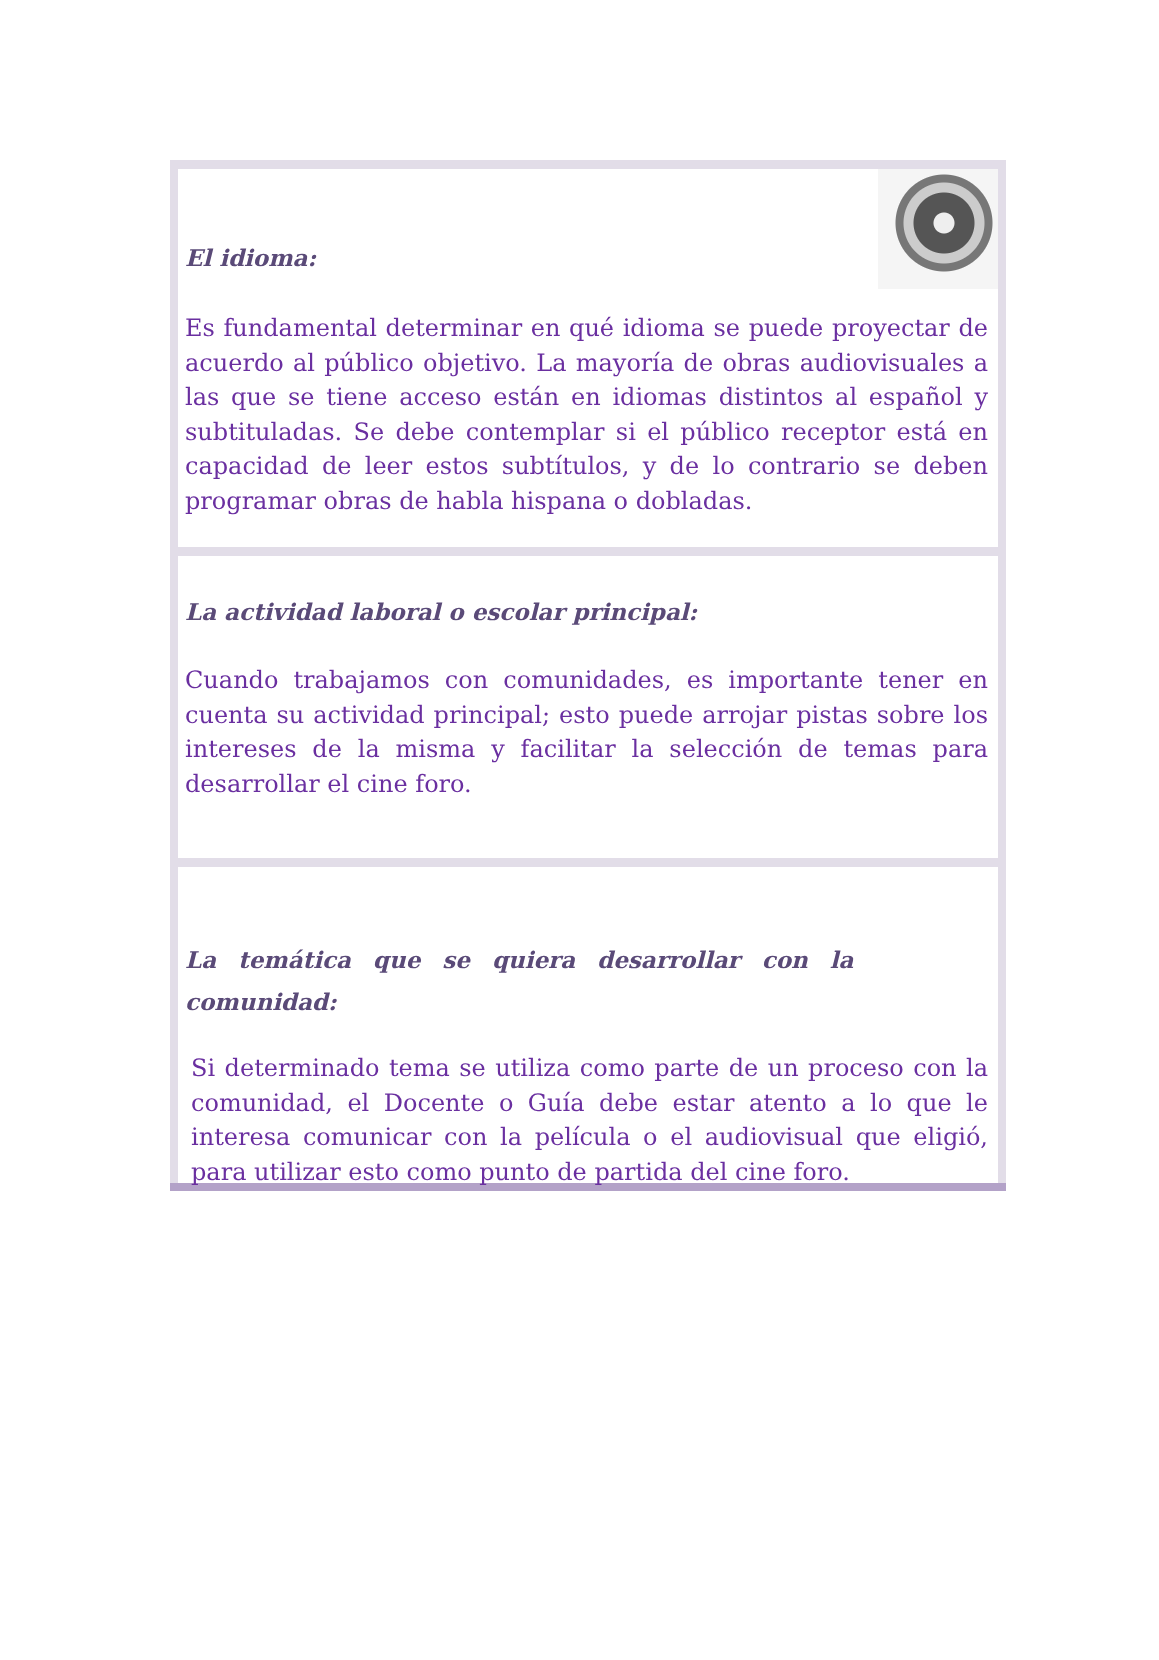El idioma:
Es fundamental determinar en qué idioma se puede proyectar de acuerdo al público objetivo. La mayoría de obras audiovisuales a las que se tiene acceso están en idiomas distintos al español y subtituladas. Se debe contemplar si el público receptor está en capacidad de leer estos subtítulos, y de lo contrario se deben programar obras de habla hispana o dobladas.
La actividad laboral o escolar principal:
Cuando trabajamos con comunidades, es importante tener en cuenta su actividad principal; esto puede arrojar pistas sobre los intereses de la misma y facilitar la selección de temas para desarrollar el cine foro.
La temática que se quiera desarrollar con la comunidad:
Si determinado tema se utiliza como parte de un proceso con la comunidad, el Docente o Guía debe estar atento a lo que le interesa comunicar con la película o el audiovisual que eligió, para utilizar esto como punto de partida del cine foro.